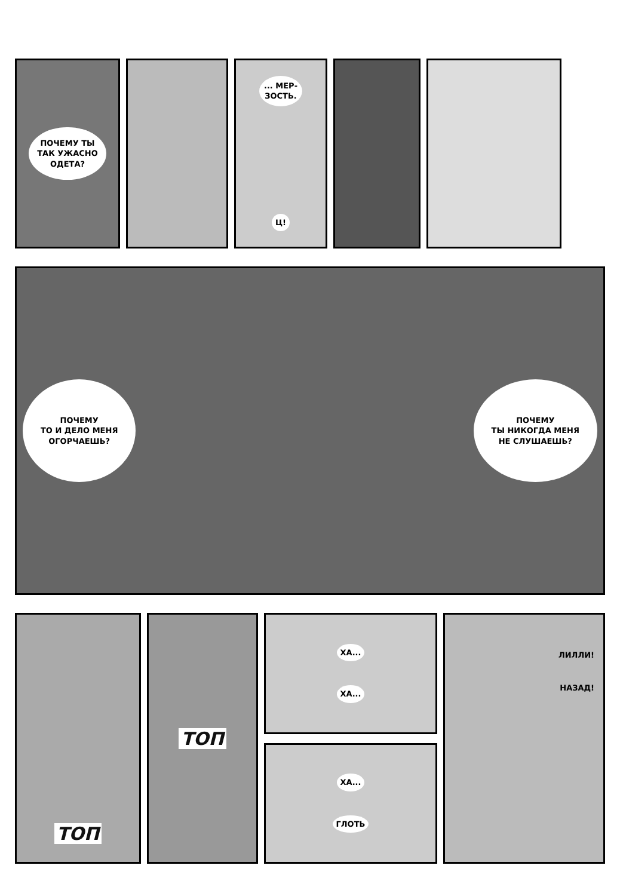ПОЧЕМУ ТЫ
ТАК УЖАСНО
ОДЕТА?
... МЕР-
ЗОСТЬ.
Ц!
ПОЧЕМУ
ТО И ДЕЛО МЕНЯ
ОГОРЧАЕШЬ?
ПОЧЕМУ
ТЫ НИКОГДА МЕНЯ
НЕ СЛУШАЕШЬ?
ТОП ТОП
ХА...
ХА...
ХА...
ГЛОТЬ
ЛИЛЛИ!
НАЗАД!